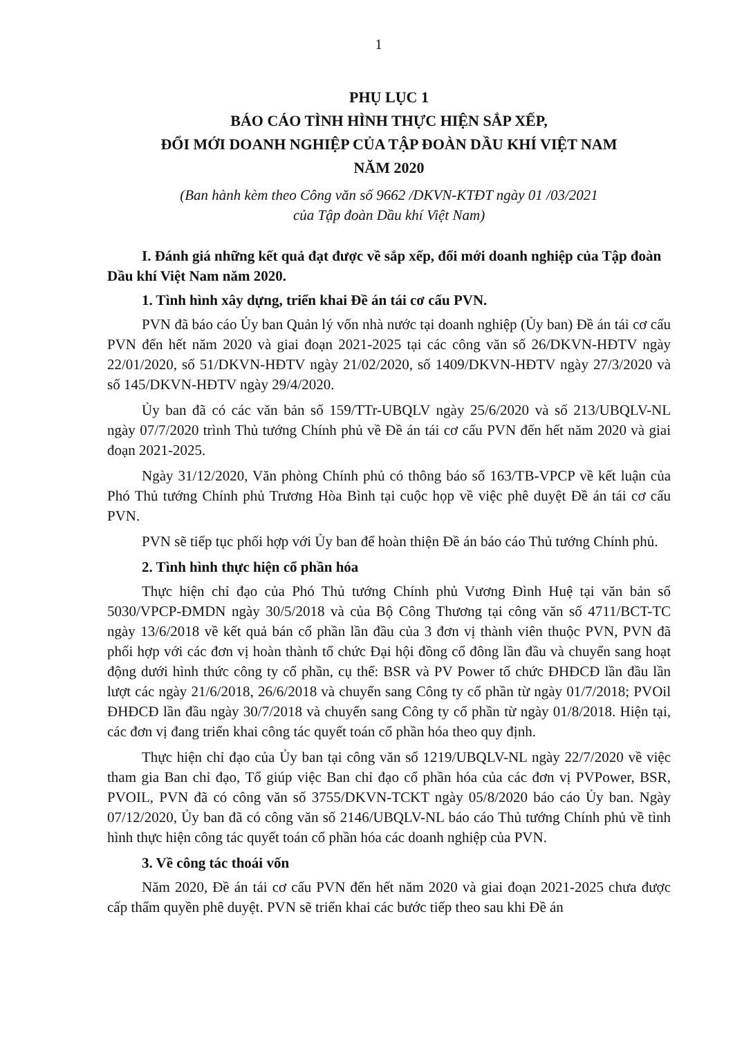1
PHỤ LỤC 1
BÁO CÁO TÌNH HÌNH THỰC HIỆN SẮP XẾP,
ĐỔI MỚI DOANH NGHIỆP CỦA TẬP ĐOÀN DẦU KHÍ VIỆT NAM
NĂM 2020
(Ban hành kèm theo Công văn số 9662 /DKVN-KTĐT ngày 01 /03/2021
của Tập đoàn Dầu khí Việt Nam)
I. Đánh giá những kết quả đạt được về sắp xếp, đổi mới doanh nghiệp của Tập đoàn Dầu khí Việt Nam năm 2020.
1. Tình hình xây dựng, triển khai Đề án tái cơ cấu PVN.
PVN đã báo cáo Ủy ban Quản lý vốn nhà nước tại doanh nghiệp (Ủy ban) Đề án tái cơ cấu PVN đến hết năm 2020 và giai đoạn 2021-2025 tại các công văn số 26/DKVN-HĐTV ngày 22/01/2020, số 51/DKVN-HĐTV ngày 21/02/2020, số 1409/DKVN-HĐTV ngày 27/3/2020 và số 145/DKVN-HĐTV ngày 29/4/2020.
Ủy ban đã có các văn bản số 159/TTr-UBQLV ngày 25/6/2020 và số 213/UBQLV-NL ngày 07/7/2020 trình Thủ tướng Chính phủ về Đề án tái cơ cấu PVN đến hết năm 2020 và giai đoạn 2021-2025.
Ngày 31/12/2020, Văn phòng Chính phủ có thông báo số 163/TB-VPCP về kết luận của Phó Thủ tướng Chính phủ Trương Hòa Bình tại cuộc họp về việc phê duyệt Đề án tái cơ cấu PVN.
PVN sẽ tiếp tục phối hợp với Ủy ban để hoàn thiện Đề án báo cáo Thủ tướng Chính phủ.
2. Tình hình thực hiện cổ phần hóa
Thực hiện chỉ đạo của Phó Thủ tướng Chính phủ Vương Đình Huệ tại văn bản số 5030/VPCP-ĐMDN ngày 30/5/2018 và của Bộ Công Thương tại công văn số 4711/BCT-TC ngày 13/6/2018 về kết quả bán cổ phần lần đầu của 3 đơn vị thành viên thuộc PVN, PVN đã phối hợp với các đơn vị hoàn thành tổ chức Đại hội đồng cổ đông lần đầu và chuyển sang hoạt động dưới hình thức công ty cổ phần, cụ thể: BSR và PV Power tổ chức ĐHĐCĐ lần đầu lần lượt các ngày 21/6/2018, 26/6/2018 và chuyển sang Công ty cổ phần từ ngày 01/7/2018; PVOil ĐHĐCĐ lần đầu ngày 30/7/2018 và chuyển sang Công ty cổ phần từ ngày 01/8/2018. Hiện tại, các đơn vị đang triển khai công tác quyết toán cổ phần hóa theo quy định.
Thực hiện chỉ đạo của Ủy ban tại công văn số 1219/UBQLV-NL ngày 22/7/2020 về việc tham gia Ban chỉ đạo, Tổ giúp việc Ban chỉ đạo cổ phần hóa của các đơn vị PVPower, BSR, PVOIL, PVN đã có công văn số 3755/DKVN-TCKT ngày 05/8/2020 báo cáo Ủy ban. Ngày 07/12/2020, Ủy ban đã có công văn số 2146/UBQLV-NL báo cáo Thủ tướng Chính phủ về tình hình thực hiện công tác quyết toán cổ phần hóa các doanh nghiệp của PVN.
3. Về công tác thoái vốn
Năm 2020, Đề án tái cơ cấu PVN đến hết năm 2020 và giai đoạn 2021-2025 chưa được cấp thẩm quyền phê duyệt. PVN sẽ triển khai các bước tiếp theo sau khi Đề án